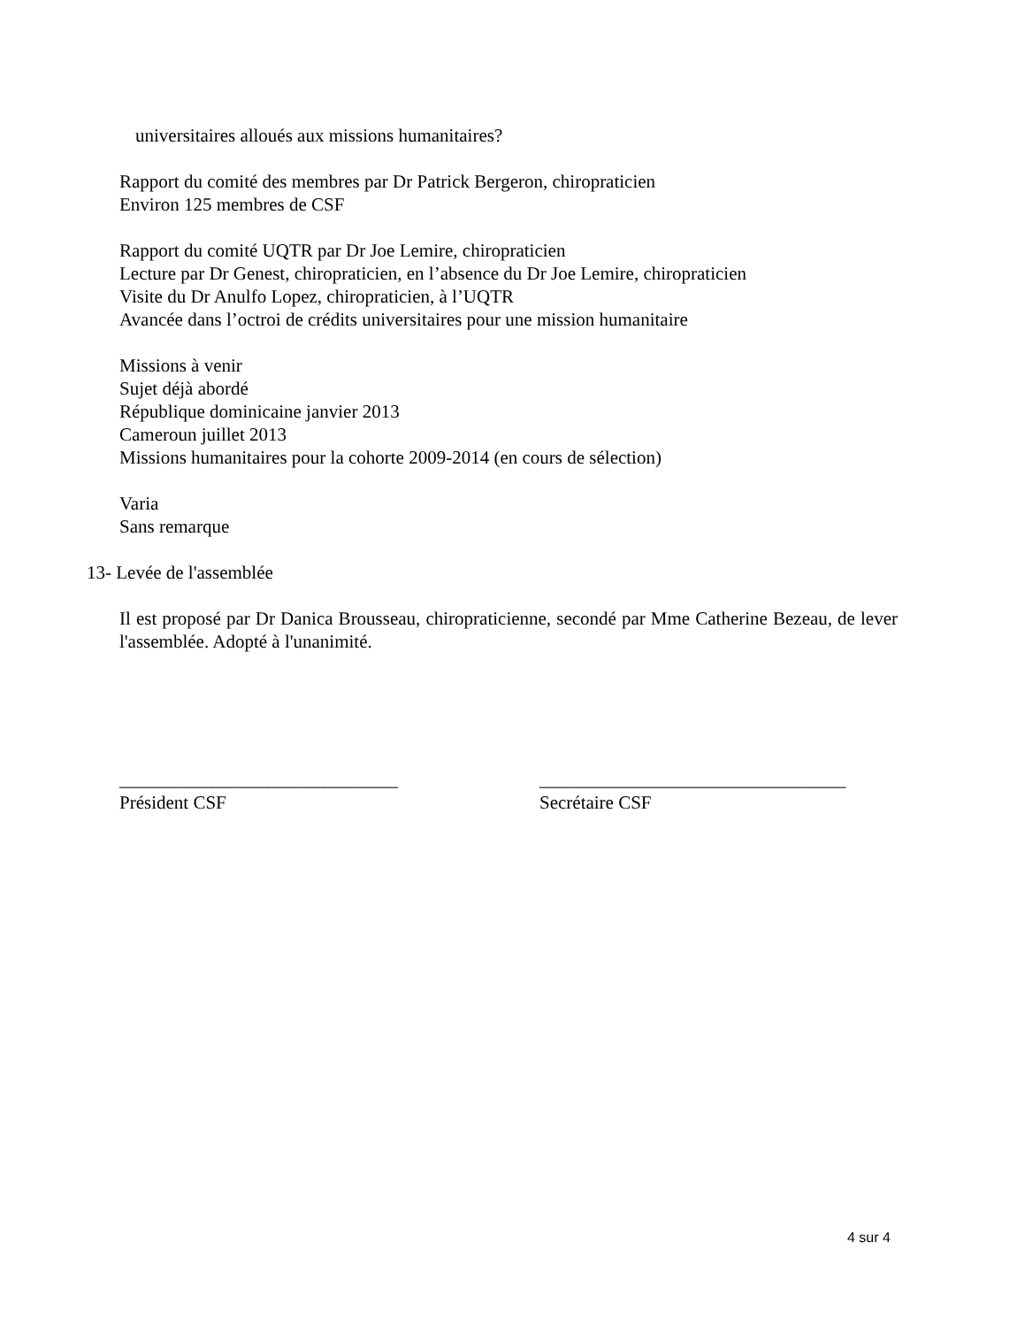universitaires alloués aux missions humanitaires?
Rapport du comité des membres par Dr Patrick Bergeron, chiropraticien
Environ 125 membres de CSF
Rapport du comité UQTR par Dr Joe Lemire, chiropraticien
Lecture par Dr Genest, chiropraticien, en l’absence du Dr Joe Lemire, chiropraticien
Visite du Dr Anulfo Lopez, chiropraticien, à l’UQTR
Avancée dans l’octroi de crédits universitaires pour une mission humanitaire
Missions à venir
Sujet déjà abordé
République dominicaine janvier 2013
Cameroun juillet 2013
Missions humanitaires pour la cohorte 2009-2014 (en cours de sélection)
Varia
Sans remarque
13- Levée de l'assemblée
Il est proposé par Dr Danica Brousseau, chiropraticienne, secondé par Mme Catherine Bezeau, de lever l'assemblée. Adopté à l'unanimité.
______________________________
Président CSF
_________________________________
Secrétaire CSF
4 sur 4